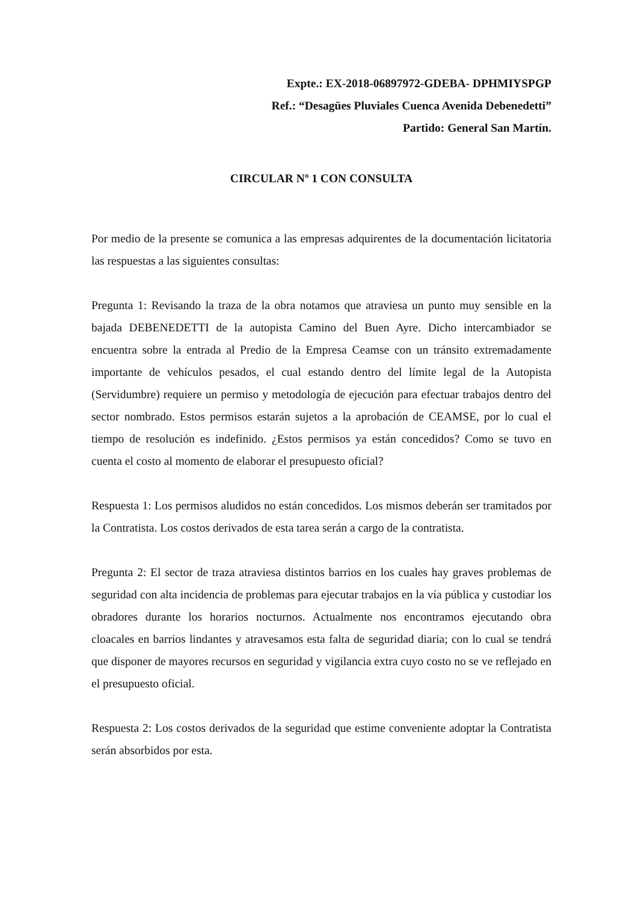Expte.: EX-2018-06897972-GDEBA- DPHMIYSPGP
Ref.: “Desagües Pluviales Cuenca Avenida Debenedetti”
Partido: General San Martín.
CIRCULAR Nº 1 CON CONSULTA
Por medio de la presente se comunica a las empresas adquirentes de la documentación licitatoria las respuestas a las siguientes consultas:
Pregunta 1: Revisando la traza de la obra notamos que atraviesa un punto muy sensible en la bajada DEBENEDETTI de la autopista Camino del Buen Ayre. Dicho intercambiador se encuentra sobre la entrada al Predio de la Empresa Ceamse con un tránsito extremadamente importante de vehículos pesados, el cual estando dentro del límite legal de la Autopista (Servidumbre) requiere un permiso y metodología de ejecución para efectuar trabajos dentro del sector nombrado. Estos permisos estarán sujetos a la aprobación de CEAMSE, por lo cual el tiempo de resolución es indefinido. ¿Estos permisos ya están concedidos? Como se tuvo en cuenta el costo al momento de elaborar el presupuesto oficial?
Respuesta 1: Los permisos aludidos no están concedidos. Los mismos deberán ser tramitados por la Contratista. Los costos derivados de esta tarea serán a cargo de la contratista.
Pregunta 2: El sector de traza atraviesa distintos barrios en los cuales hay graves problemas de seguridad con alta incidencia de problemas para ejecutar trabajos en la vía pública y custodiar los obradores durante los horarios nocturnos. Actualmente nos encontramos ejecutando obra cloacales en barrios lindantes y atravesamos esta falta de seguridad diaria; con lo cual se tendrá que disponer de mayores recursos en seguridad y vigilancia extra cuyo costo no se ve reflejado en el presupuesto oficial.
Respuesta 2: Los costos derivados de la seguridad que estime conveniente adoptar la Contratista serán absorbidos por esta.